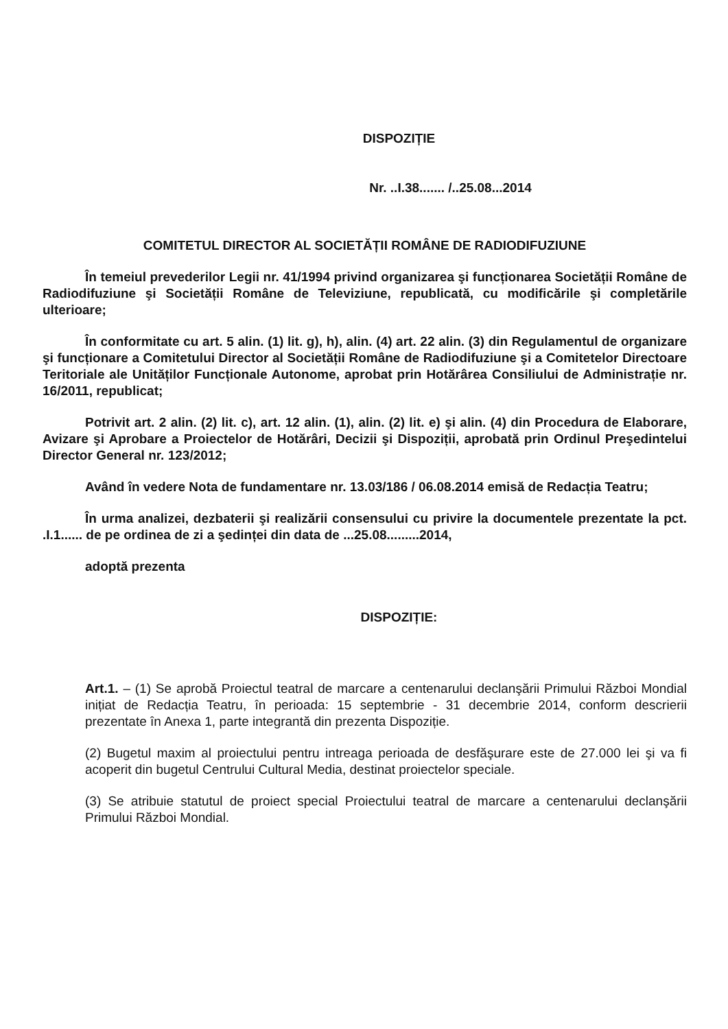DISPOZIȚIE
Nr. ..I.38....... /..25.08...2014
COMITETUL DIRECTOR AL SOCIETĂȚII ROMÂNE DE RADIODIFUZIUNE
În temeiul prevederilor Legii nr. 41/1994 privind organizarea şi funcționarea Societății Române de Radiodifuziune şi Societății Române de Televiziune, republicată, cu modificările şi completările ulterioare;
În conformitate cu art. 5 alin. (1) lit. g), h), alin. (4) art. 22 alin. (3) din Regulamentul de organizare şi funcționare a Comitetului Director al Societății Române de Radiodifuziune şi a Comitetelor Directoare Teritoriale ale Unităților Funcționale Autonome, aprobat prin Hotărârea Consiliului de Administrație nr. 16/2011, republicat;
Potrivit art. 2 alin. (2) lit. c), art. 12 alin. (1), alin. (2) lit. e) şi alin. (4) din Procedura de Elaborare, Avizare şi Aprobare a Proiectelor de Hotărâri, Decizii şi Dispoziții, aprobată prin Ordinul Preşedintelui Director General nr. 123/2012;
Având în vedere Nota de fundamentare nr. 13.03/186 / 06.08.2014 emisă de Redacția Teatru;
În urma analizei, dezbaterii şi realizării consensului cu privire la documentele prezentate la pct. .I.1...... de pe ordinea de zi a şedinței din data de ...25.08.........2014,
adoptă prezenta
DISPOZIȚIE:
Art.1. – (1) Se aprobă Proiectul teatral de marcare a centenarului declanşării Primului Război Mondial inițiat de Redacția Teatru, în perioada: 15 septembrie - 31 decembrie 2014, conform descrierii prezentate în Anexa 1, parte integrantă din prezenta Dispoziție.
(2) Bugetul maxim al proiectului pentru intreaga perioada de desfăşurare este de 27.000 lei şi va fi acoperit din bugetul Centrului Cultural Media, destinat proiectelor speciale.
(3) Se atribuie statutul de proiect special Proiectului teatral de marcare a centenarului declanşării Primului Război Mondial.